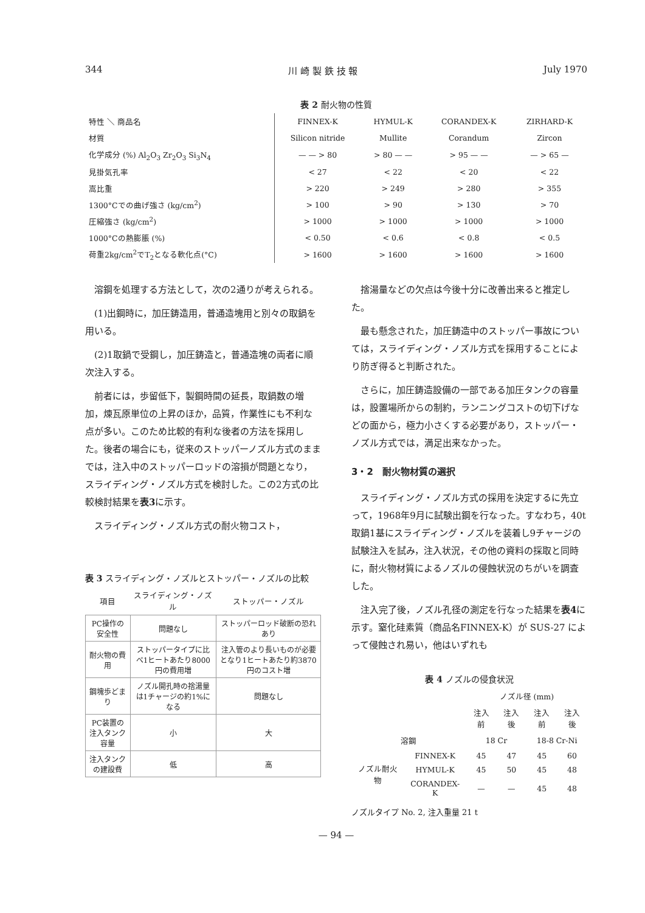344 川 崎 製 鉄 技 報 July 1970
表 2 耐火物の性質
| 特性 ＼ 商品名 | FINNEX-K | HYMUL-K | CORANDEX-K | ZIRHARD-K |
| --- | --- | --- | --- | --- |
| 材質 | Silicon nitride | Mullite | Corandum | Zircon |
| 化学成分 (%) Al<sub>2</sub>O<sub>3</sub> Zr<sub>2</sub>O<sub>3</sub> Si<sub>3</sub>N<sub>4</sub> | — — > 80 | > 80 — — | > 95 — — | — > 65 — |
| 見掛気孔率 | < 27 | < 22 | < 20 | < 22 |
| 嵩比重 | > 220 | > 249 | > 280 | > 355 |
| 1300°Cでの曲げ強さ (kg/cm<sup>2</sup>) | > 100 | > 90 | > 130 | > 70 |
| 圧縮強さ (kg/cm<sup>2</sup>) | > 1000 | > 1000 | > 1000 | > 1000 |
| 1000°Cの熱膨脹 (%) | < 0.50 | < 0.6 | < 0.8 | < 0.5 |
| 荷重2kg/cm<sup>2</sup>でT<sub>2</sub>となる軟化点(°C) | > 1600 | > 1600 | > 1600 | > 1600 |
溶鋼を処理する方法として，次の2通りが考えられる。
(1)出鋼時に，加圧鋳造用，普通造塊用と別々の取鍋を用いる。
(2)1取鍋で受鋼し，加圧鋳造と，普通造塊の両者に順次注入する。
前者には，歩留低下，製鋼時間の延長，取鍋数の増加，煉瓦原単位の上昇のほか，品質，作業性にも不利な点が多い。このため比較的有利な後者の方法を採用した。後者の場合にも，従来のストッパーノズル方式のままでは，注入中のストッパーロッドの溶損が問題となり，スライディング・ノズル方式を検討した。この2方式の比較検討結果を表3に示す。
スライディング・ノズル方式の耐火物コスト，
表 3 スライディング・ノズルとストッパー・ノズルの比較
| 項目 | スライディング・ノズル | ストッパー・ノズル |
| --- | --- | --- |
| PC操作の安全性 | 問題なし | ストッパーロッド破断の恐れあり |
| 耐火物の費用 | ストッパータイプに比べ1ヒートあたり8000円の費用増 | 注入管のより長いものが必要となり1ヒートあたり約3870円のコスト増 |
| 鋼塊歩どまり | ノズル開孔時の捨湯量は1チャージの約1%になる | 問題なし |
| PC装置の注入タンク容量 | 小 | 大 |
| 注入タンクの建設費 | 低 | 高 |
捨湯量などの欠点は今後十分に改善出来ると推定した。
最も懸念された，加圧鋳造中のストッパー事故については，スライディング・ノズル方式を採用することにより防ぎ得ると判断された。
さらに，加圧鋳造設備の一部である加圧タンクの容量は，設置場所からの制約，ランニングコストの切下げなどの面から，極力小さくする必要があり，ストッパー・ノズル方式では，満足出来なかった。
3・2　耐火物材質の選択
スライディング・ノズル方式の採用を決定するに先立って，1968年9月に試験出鋼を行なった。すなわち，40t取鍋1基にスライディング・ノズルを装着し9チャージの試験注入を試み，注入状況，その他の資料の採取と同時に，耐火物材質によるノズルの侵蝕状況のちがいを調査した。
注入完了後，ノズル孔径の測定を行なった結果を表4に示す。窒化硅素質（商品名FINNEX-K）が SUS-27 によって侵蝕され易い，他はいずれも
表 4 ノズルの侵食状況
| | | ノズル径 (mm) | | | |
| --- | --- | --- | --- | --- | --- |
| | | 注入前 | 注入後 | 注入前 | 注入後 |
| 溶鋼 | | 18 Cr | | 18-8 Cr-Ni | |
| ノズル耐火物 | FINNEX-K | 45 | 47 | 45 | 60 |
| | HYMUL-K | 45 | 50 | 45 | 48 |
| | CORANDEX-K | — | — | 45 | 48 |
ノズルタイプ No. 2, 注入重量 21 t
— 94 —